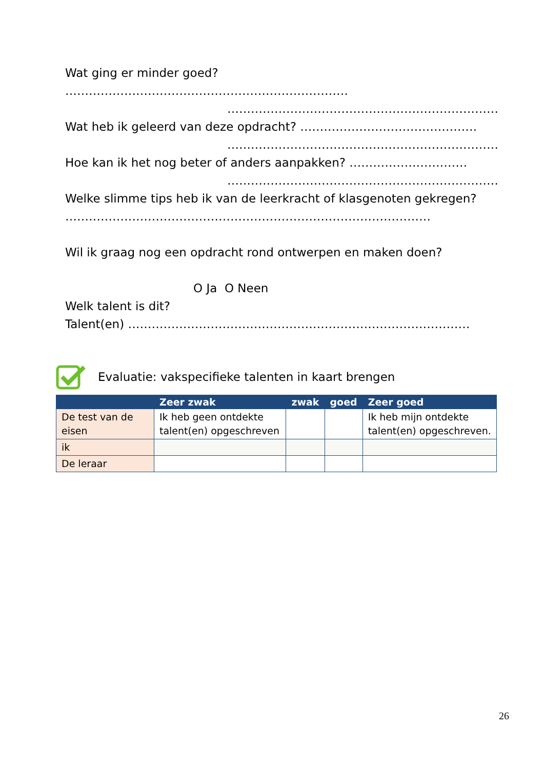Wat ging er minder goed? ………………………………………………………………
……………………………………………………………
Wat heb ik geleerd van deze opdracht? ………………………………………
……………………………………………………………
Hoe kan ik het nog beter of anders aanpakken? …………………………
……………………………………………………………
Welke slimme tips heb ik van de leerkracht of klasgenoten gekregen?
…………………………………………………………………………………
Wil ik graag nog een opdracht rond ontwerpen en maken doen?
O Ja O Neen
Welk talent is dit?
Talent(en) ……………………………………………………………………………
Evaluatie: vakspecifieke talenten in kaart brengen
| | Zeer zwak | zwak | goed | Zeer goed |
| --- | --- | --- | --- | --- |
| De test van de eisen | Ik heb geen ontdekte talent(en) opgeschreven | | | Ik heb mijn ontdekte talent(en) opgeschreven. |
| ik | | | | |
| De leraar | | | | |
26